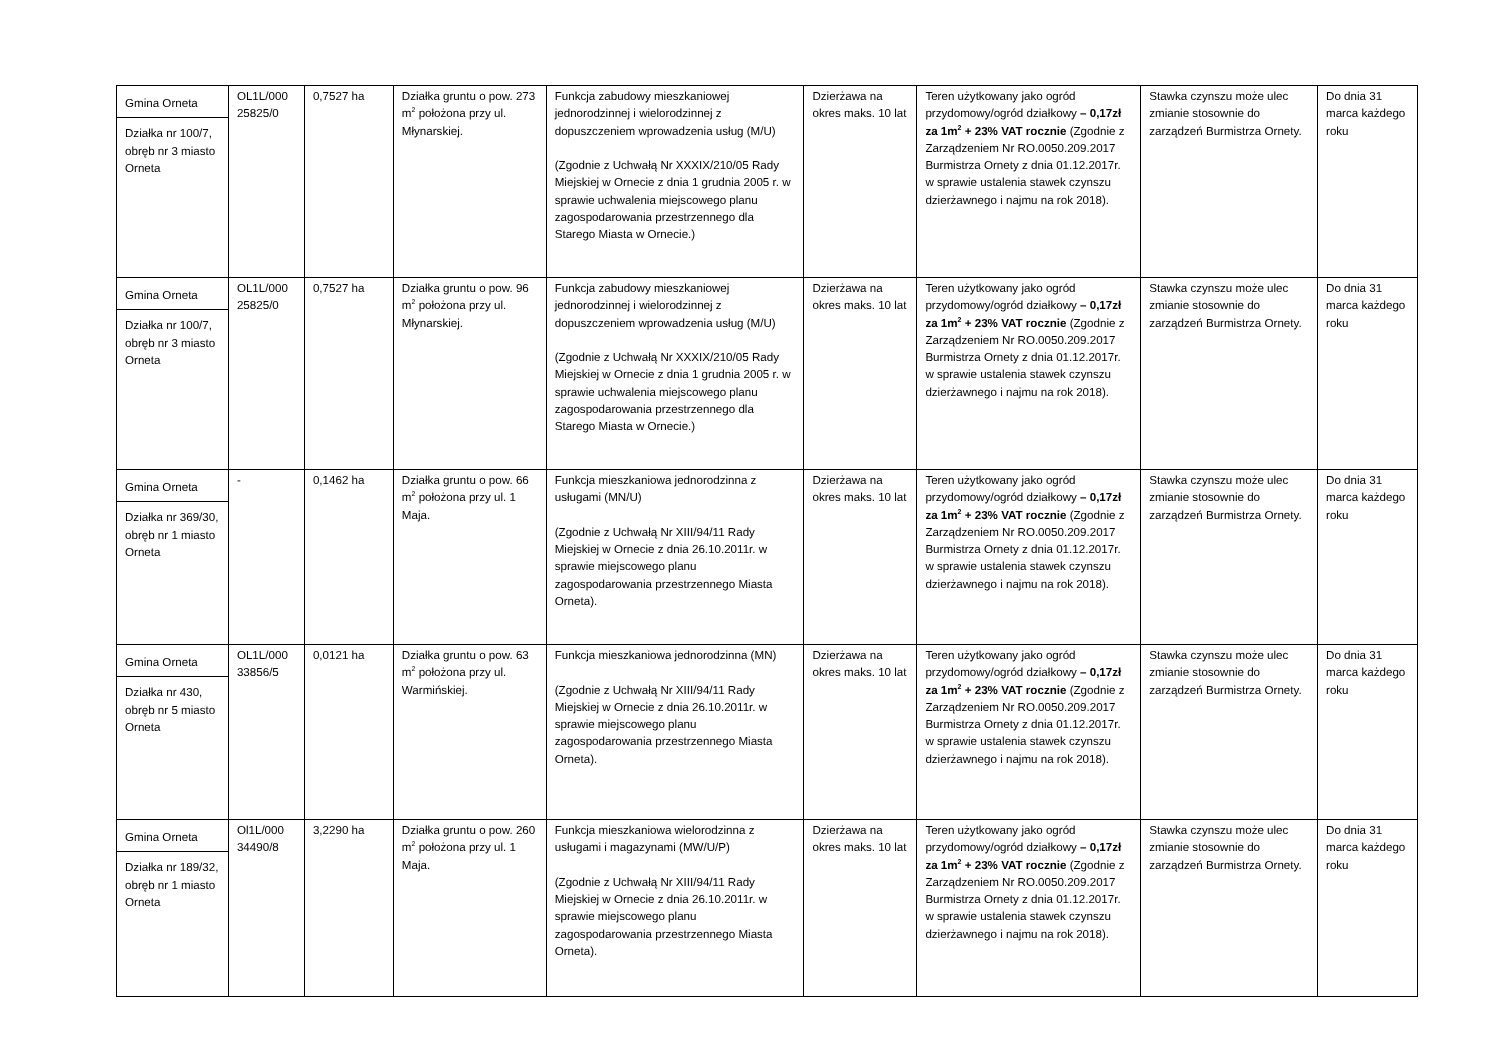| Gmina Orneta Działka nr 100/7, obręb nr 3 miasto Orneta | OL1L/000 25825/0 | 0,7527 ha | Działka gruntu o pow. 273 m<sup>2</sup> położona przy ul. Młynarskiej. | Funkcja zabudowy mieszkaniowej jednorodzinnej i wielorodzinnej z dopuszczeniem wprowadzenia usług (M/U) (Zgodnie z Uchwałą Nr XXXIX/210/05 Rady Miejskiej w Ornecie z dnia 1 grudnia 2005 r. w sprawie uchwalenia miejscowego planu zagospodarowania przestrzennego dla Starego Miasta w Ornecie.) | Dzierżawa na okres maks. 10 lat | Teren użytkowany jako ogród przydomowy/ogród działkowy – 0,17zł za 1m<sup>2</sup> + 23% VAT rocznie (Zgodnie z Zarządzeniem Nr RO.0050.209.2017 Burmistrza Ornety z dnia 01.12.2017r. w sprawie ustalenia stawek czynszu dzierżawnego i najmu na rok 2018). | Stawka czynszu może ulec zmianie stosownie do zarządzeń Burmistrza Ornety. | Do dnia 31 marca każdego roku |
| Gmina Orneta Działka nr 100/7, obręb nr 3 miasto Orneta | OL1L/000 25825/0 | 0,7527 ha | Działka gruntu o pow. 96 m<sup>2</sup> położona przy ul. Młynarskiej. | Funkcja zabudowy mieszkaniowej jednorodzinnej i wielorodzinnej z dopuszczeniem wprowadzenia usług (M/U) (Zgodnie z Uchwałą Nr XXXIX/210/05 Rady Miejskiej w Ornecie z dnia 1 grudnia 2005 r. w sprawie uchwalenia miejscowego planu zagospodarowania przestrzennego dla Starego Miasta w Ornecie.) | Dzierżawa na okres maks. 10 lat | Teren użytkowany jako ogród przydomowy/ogród działkowy – 0,17zł za 1m<sup>2</sup> + 23% VAT rocznie (Zgodnie z Zarządzeniem Nr RO.0050.209.2017 Burmistrza Ornety z dnia 01.12.2017r. w sprawie ustalenia stawek czynszu dzierżawnego i najmu na rok 2018). | Stawka czynszu może ulec zmianie stosownie do zarządzeń Burmistrza Ornety. | Do dnia 31 marca każdego roku |
| Gmina Orneta Działka nr 369/30, obręb nr 1 miasto Orneta | - | 0,1462 ha | Działka gruntu o pow. 66 m<sup>2</sup> położona przy ul. 1 Maja. | Funkcja mieszkaniowa jednorodzinna z usługami (MN/U) (Zgodnie z Uchwałą Nr XIII/94/11 Rady Miejskiej w Ornecie z dnia 26.10.2011r. w sprawie miejscowego planu zagospodarowania przestrzennego Miasta Orneta). | Dzierżawa na okres maks. 10 lat | Teren użytkowany jako ogród przydomowy/ogród działkowy – 0,17zł za 1m<sup>2</sup> + 23% VAT rocznie (Zgodnie z Zarządzeniem Nr RO.0050.209.2017 Burmistrza Ornety z dnia 01.12.2017r. w sprawie ustalenia stawek czynszu dzierżawnego i najmu na rok 2018). | Stawka czynszu może ulec zmianie stosownie do zarządzeń Burmistrza Ornety. | Do dnia 31 marca każdego roku |
| Gmina Orneta Działka nr 430, obręb nr 5 miasto Orneta | OL1L/000 33856/5 | 0,0121 ha | Działka gruntu o pow. 63 m<sup>2</sup> położona przy ul. Warmińskiej. | Funkcja mieszkaniowa jednorodzinna (MN) (Zgodnie z Uchwałą Nr XIII/94/11 Rady Miejskiej w Ornecie z dnia 26.10.2011r. w sprawie miejscowego planu zagospodarowania przestrzennego Miasta Orneta). | Dzierżawa na okres maks. 10 lat | Teren użytkowany jako ogród przydomowy/ogród działkowy – 0,17zł za 1m<sup>2</sup> + 23% VAT rocznie (Zgodnie z Zarządzeniem Nr RO.0050.209.2017 Burmistrza Ornety z dnia 01.12.2017r. w sprawie ustalenia stawek czynszu dzierżawnego i najmu na rok 2018). | Stawka czynszu może ulec zmianie stosownie do zarządzeń Burmistrza Ornety. | Do dnia 31 marca każdego roku |
| Gmina Orneta Działka nr 189/32, obręb nr 1 miasto Orneta | Ol1L/000 34490/8 | 3,2290 ha | Działka gruntu o pow. 260 m<sup>2</sup> położona przy ul. 1 Maja. | Funkcja mieszkaniowa wielorodzinna z usługami i magazynami (MW/U/P) (Zgodnie z Uchwałą Nr XIII/94/11 Rady Miejskiej w Ornecie z dnia 26.10.2011r. w sprawie miejscowego planu zagospodarowania przestrzennego Miasta Orneta). | Dzierżawa na okres maks. 10 lat | Teren użytkowany jako ogród przydomowy/ogród działkowy – 0,17zł za 1m<sup>2</sup> + 23% VAT rocznie (Zgodnie z Zarządzeniem Nr RO.0050.209.2017 Burmistrza Ornety z dnia 01.12.2017r. w sprawie ustalenia stawek czynszu dzierżawnego i najmu na rok 2018). | Stawka czynszu może ulec zmianie stosownie do zarządzeń Burmistrza Ornety. | Do dnia 31 marca każdego roku |